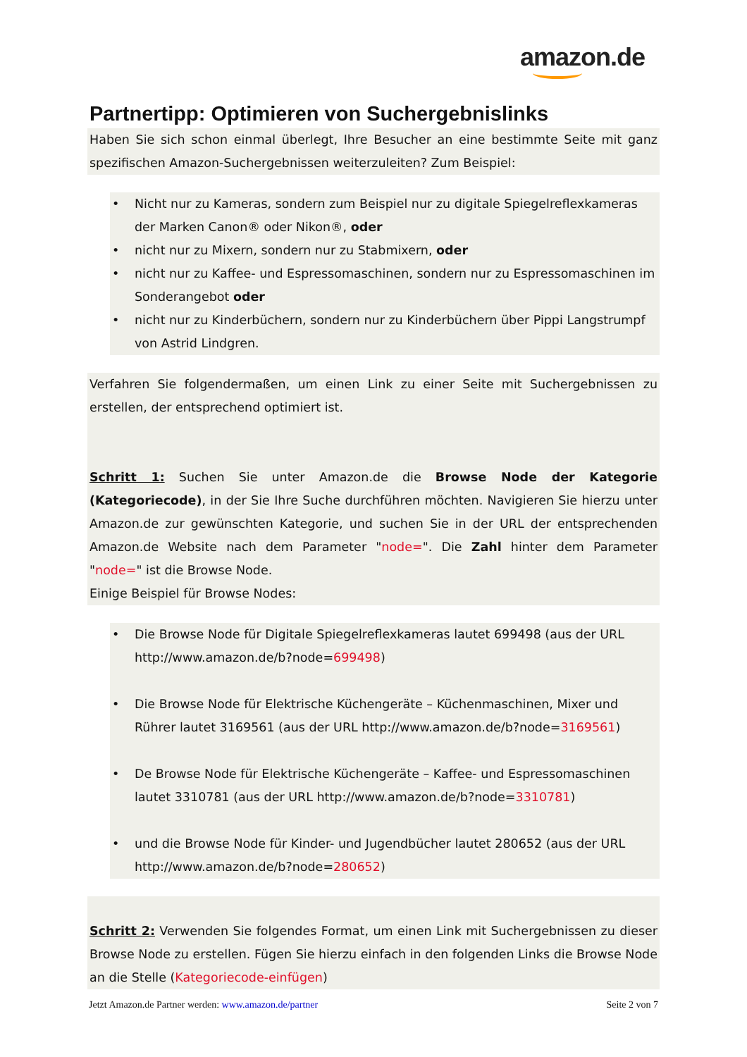amazon.de
Partnertipp: Optimieren von Suchergebnislinks
Haben Sie sich schon einmal überlegt, Ihre Besucher an eine bestimmte Seite mit ganz spezifischen Amazon-Suchergebnissen weiterzuleiten? Zum Beispiel:
• Nicht nur zu Kameras, sondern zum Beispiel nur zu digitale Spiegelreflexkameras der Marken Canon® oder Nikon®, oder
• nicht nur zu Mixern, sondern nur zu Stabmixern, oder
• nicht nur zu Kaffee- und Espressomaschinen, sondern nur zu Espressomaschinen im Sonderangebot oder
• nicht nur zu Kinderbüchern, sondern nur zu Kinderbüchern über Pippi Langstrumpf von Astrid Lindgren.
Verfahren Sie folgendermaßen, um einen Link zu einer Seite mit Suchergebnissen zu erstellen, der entsprechend optimiert ist.
Schritt 1: Suchen Sie unter Amazon.de die Browse Node der Kategorie (Kategoriecode), in der Sie Ihre Suche durchführen möchten. Navigieren Sie hierzu unter Amazon.de zur gewünschten Kategorie, und suchen Sie in der URL der entsprechenden Amazon.de Website nach dem Parameter "node=". Die Zahl hinter dem Parameter "node=" ist die Browse Node.
Einige Beispiel für Browse Nodes:
• Die Browse Node für Digitale Spiegelreflexkameras lautet 699498 (aus der URL http://www.amazon.de/b?node=699498)
• Die Browse Node für Elektrische Küchengeräte – Küchenmaschinen, Mixer und Rührer lautet 3169561 (aus der URL http://www.amazon.de/b?node=3169561)
• De Browse Node für Elektrische Küchengeräte – Kaffee- und Espressomaschinen lautet 3310781 (aus der URL http://www.amazon.de/b?node=3310781)
• und die Browse Node für Kinder- und Jugendbücher lautet 280652 (aus der URL http://www.amazon.de/b?node=280652)
Schritt 2: Verwenden Sie folgendes Format, um einen Link mit Suchergebnissen zu dieser Browse Node zu erstellen. Fügen Sie hierzu einfach in den folgenden Links die Browse Node an die Stelle (Kategoriecode-einfügen)
Jetzt Amazon.de Partner werden: www.amazon.de/partner Seite 2 von 7